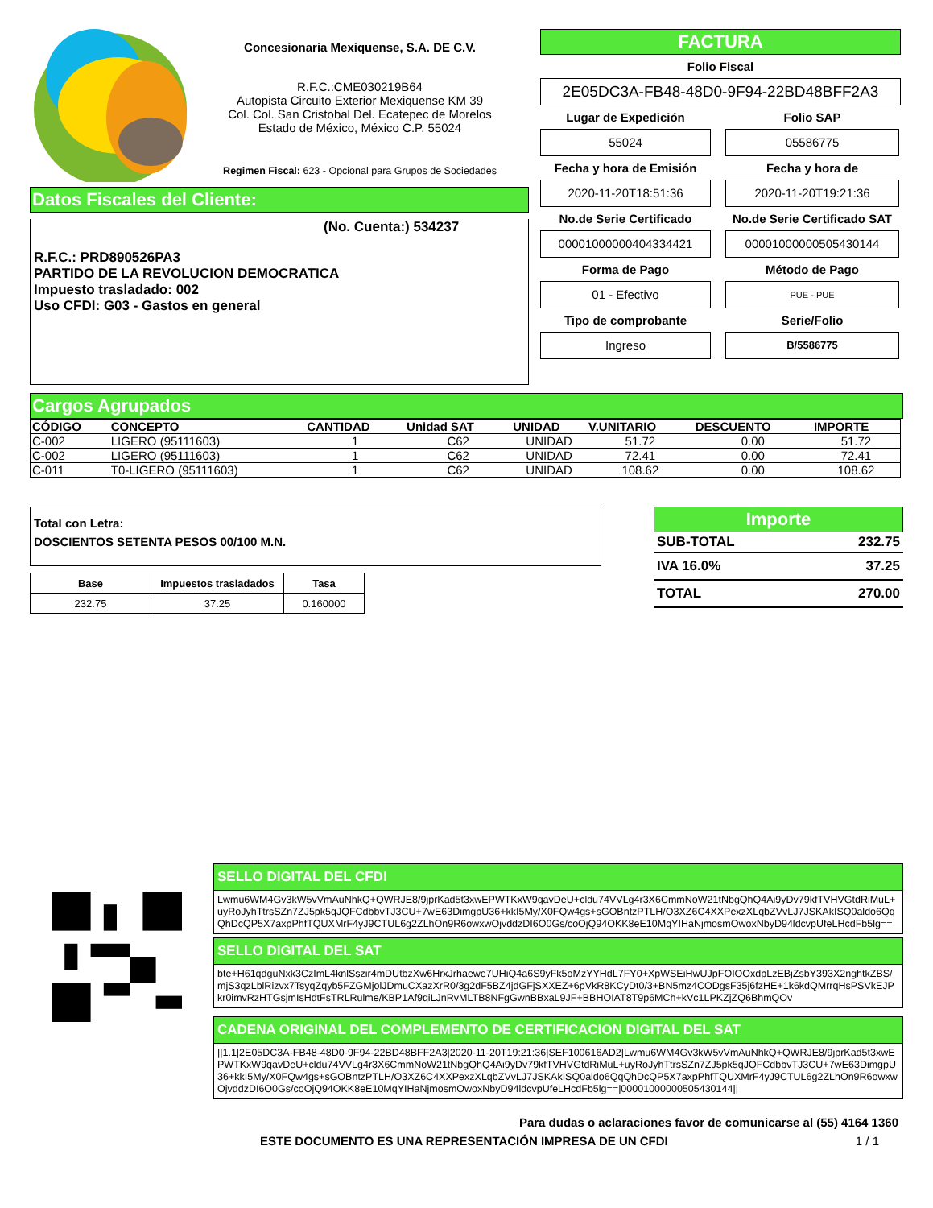Concesionaria Mexiquense, S.A. DE C.V.
R.F.C.:CME030219B64
Autopista Circuito Exterior Mexiquense KM 39
Col. Col. San Cristobal Del. Ecatepec de Morelos
Estado de México, México C.P. 55024
Regimen Fiscal: 623 - Opcional para Grupos de Sociedades
Datos Fiscales del Cliente:
(No. Cuenta:) 534237
R.F.C.: PRD890526PA3
PARTIDO DE LA REVOLUCION DEMOCRATICA
Impuesto trasladado: 002
Uso CFDI: G03 - Gastos en general
FACTURA
Folio Fiscal
2E05DC3A-FB48-48D0-9F94-22BD48BFF2A3
Lugar de Expedición
Folio SAP
55024
05586775
Fecha y hora de Emisión
Fecha y hora de
2020-11-20T18:51:36
2020-11-20T19:21:36
No.de Serie Certificado
No.de Serie Certificado SAT
00001000000404334421
00001000000505430144
Forma de Pago
Método de Pago
01 - Efectivo
PUE - PUE
Tipo de comprobante
Serie/Folio
Ingreso
B/5586775
Cargos Agrupados
| CÓDIGO | CONCEPTO | CANTIDAD | Unidad SAT | UNIDAD | V.UNITARIO | DESCUENTO | IMPORTE |
| --- | --- | --- | --- | --- | --- | --- | --- |
| C-002 | LIGERO (95111603) | 1 | C62 | UNIDAD | 51.72 | 0.00 | 51.72 |
| C-002 | LIGERO (95111603) | 1 | C62 | UNIDAD | 72.41 | 0.00 | 72.41 |
| C-011 | T0-LIGERO (95111603) | 1 | C62 | UNIDAD | 108.62 | 0.00 | 108.62 |
Total con Letra:
DOSCIENTOS SETENTA PESOS 00/100 M.N.
| Base | Impuestos trasladados | Tasa |
| --- | --- | --- |
| 232.75 | 37.25 | 0.160000 |
Importe
SUB-TOTAL 232.75
IVA 16.0% 37.25
TOTAL 270.00
SELLO DIGITAL DEL CFDI
Lwmu6WM4Gv3kW5vVmAuNhkQ+QWRJE8/9jprKad5t3xwEPWTKxW9qavDeU+cldu74VVLg4r3X6CmmNoW21tNbgQhQ4Ai9yDv79kfTVHVGtdRiMuL+uyRoJyhTtrsSZn7ZJ5pk5qJQFCdbbvTJ3CU+7wE63DimgpU36+kkI5My/X0FQw4gs+sGOBntzPTLH/O3XZ6C4XXPexzXLqbZVvLJ7JSKAkISQ0aldo6QqQhDcQP5X7axpPhfTQUXMrF4yJ9CTUL6g2ZLhOn9R6owxwOjvddzDI6O0Gs/coOjQ94OKK8eE10MqYIHaNjmosmOwoxNbyD94ldcvpUfeLHcdFb5lg==
SELLO DIGITAL DEL SAT
bte+H61qdguNxk3CzImL4knlSszir4mDUtbzXw6HrxJrhaewe7UHiQ4a6S9yFk5oMzYYHdL7FY0+XpWSEiHwUJpFOIOOxdpLzEBjZsbY393X2nghtkZBS/mjS3qzLblRizvx7TsyqZqyb5FZGMjolJDmuCXazXrR0/3g2dF5BZ4jdGFjSXXEZ+6pVkR8KCyDt0/3+BN5mz4CODgsF35j6fzHE+1k6kdQMrrqHsPSVkEJPkr0imvRzHTGsjmIsHdtFsTRLRulme/KBP1Af9qiLJnRvMLTB8NFgGwnBBxaL9JF+BBHOIAT8T9p6MCh+kVc1LPKZjZQ6BhmQOv
CADENA ORIGINAL DEL COMPLEMENTO DE CERTIFICACION DIGITAL DEL SAT
||1.1|2E05DC3A-FB48-48D0-9F94-22BD48BFF2A3|2020-11-20T19:21:36|SEF100616AD2|Lwmu6WM4Gv3kW5vVmAuNhkQ+QWRJE8/9jprKad5t3xwEPWTKxW9qavDeU+cldu74VVLg4r3X6CmmNoW21tNbgQhQ4Ai9yDv79kfTVHVGtdRiMuL+uyRoJyhTtrsSZn7ZJ5pk5qJQFCdbbvTJ3CU+7wE63DimgpU36+kkI5My/X0FQw4gs+sGOBntzPTLH/O3XZ6C4XXPexzXLqbZVvLJ7JSKAkISQ0aldo6QqQhDcQP5X7axpPhfTQUXMrF4yJ9CTUL6g2ZLhOn9R6owxwOjvddzDI6O0Gs/coOjQ94OKK8eE10MqYIHaNjmosmOwoxNbyD94ldcvpUfeLHcdFb5lg==|00001000000505430144||
Para dudas o aclaraciones favor de comunicarse al (55) 4164 1360
ESTE DOCUMENTO ES UNA REPRESENTACIÓN IMPRESA DE UN CFDI 1 / 1